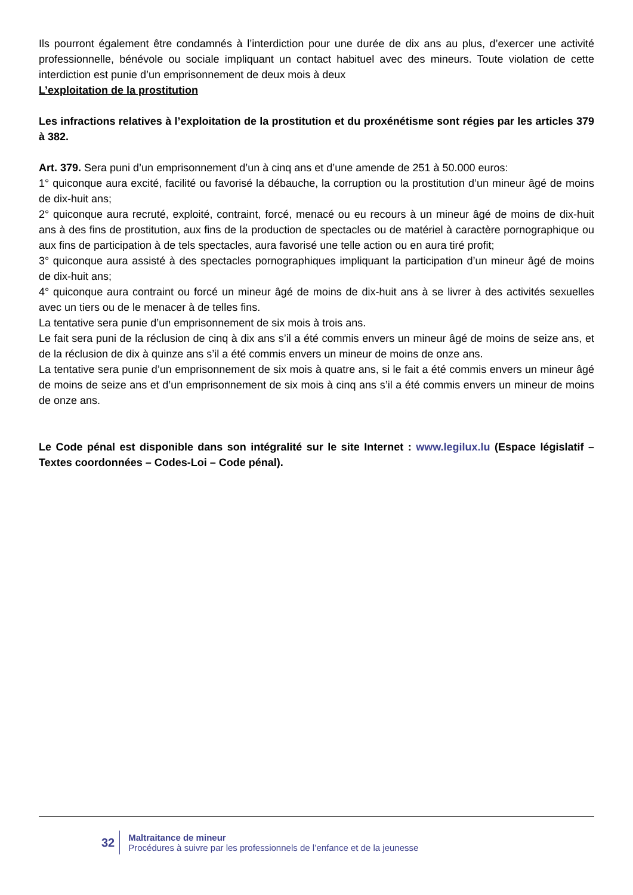Ils pourront également être condamnés à l’interdiction pour une durée de dix ans au plus, d’exercer une activité professionnelle, bénévole ou sociale impliquant un contact habituel avec des mineurs. Toute violation de cette interdiction est punie d’un emprisonnement de deux mois à deux
L’exploitation de la prostitution
Les infractions relatives à l’exploitation de la prostitution et du proxénétisme sont régies par les articles 379 à 382.
Art. 379. Sera puni d’un emprisonnement d’un à cinq ans et d’une amende de 251 à 50.000 euros:
1° quiconque aura excité, facilité ou favorisé la débauche, la corruption ou la prostitution d’un mineur âgé de moins de dix-huit ans;
2° quiconque aura recruté, exploité, contraint, forcé, menacé ou eu recours à un mineur âgé de moins de dix-huit ans à des fins de prostitution, aux fins de la production de spectacles ou de matériel à caractère pornographique ou aux fins de participation à de tels spectacles, aura favorisé une telle action ou en aura tiré profit;
3° quiconque aura assisté à des spectacles pornographiques impliquant la participation d’un mineur âgé de moins de dix-huit ans;
4° quiconque aura contraint ou forcé un mineur âgé de moins de dix-huit ans à se livrer à des activités sexuelles avec un tiers ou de le menacer à de telles fins.
La tentative sera punie d’un emprisonnement de six mois à trois ans.
Le fait sera puni de la réclusion de cinq à dix ans s’il a été commis envers un mineur âgé de moins de seize ans, et de la réclusion de dix à quinze ans s’il a été commis envers un mineur de moins de onze ans.
La tentative sera punie d’un emprisonnement de six mois à quatre ans, si le fait a été commis envers un mineur âgé de moins de seize ans et d’un emprisonnement de six mois à cinq ans s’il a été commis envers un mineur de moins de onze ans.
Le Code pénal est disponible dans son intégralité sur le site Internet : www.legilux.lu (Espace législatif – Textes coordonnées – Codes-Loi – Code pénal).
32
Maltraitance de mineur
Procédures à suivre par les professionnels de l’enfance et de la jeunesse